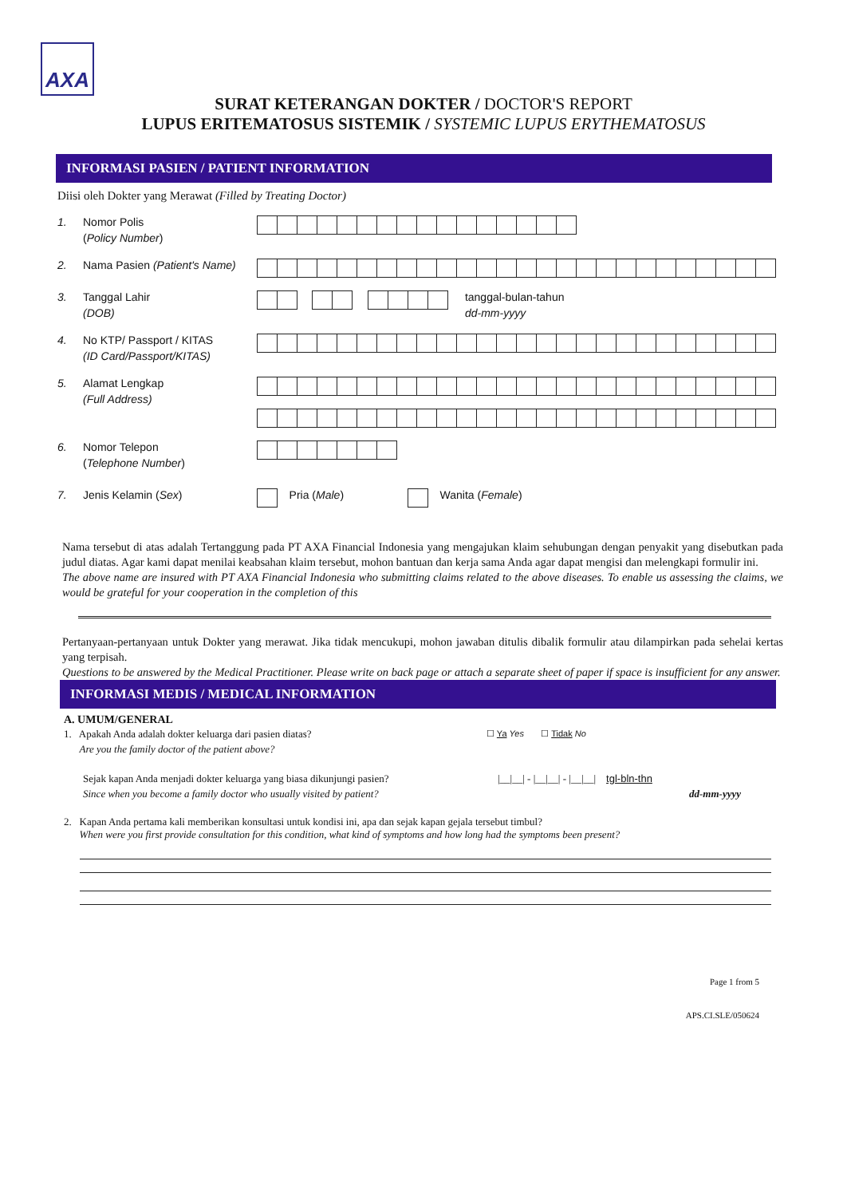AXA
SURAT KETERANGAN DOKTER / DOCTOR'S REPORT
LUPUS ERITEMATOSUS SISTEMIK / SYSTEMIC LUPUS ERYTHEMATOSUS
INFORMASI PASIEN / PATIENT INFORMATION
Diisi oleh Dokter yang Merawat (Filled by Treating Doctor)
1. Nomor Polis
(Policy Number)
2. Nama Pasien (Patient's Name)
3. Tanggal Lahir
(DOB)
tanggal-bulan-tahun
dd-mm-yyyy
4. No KTP/ Passport / KITAS
(ID Card/Passport/KITAS)
5. Alamat Lengkap
(Full Address)
6. Nomor Telepon
(Telephone Number)
7. Jenis Kelamin (Sex)
Pria (Male)
Wanita (Female)
Nama tersebut di atas adalah Tertanggung pada PT AXA Financial Indonesia yang mengajukan klaim sehubungan dengan penyakit yang disebutkan pada judul diatas. Agar kami dapat menilai keabsahan klaim tersebut, mohon bantuan dan kerja sama Anda agar dapat mengisi dan melengkapi formulir ini.
The above name are insured with PT AXA Financial Indonesia who submitting claims related to the above diseases. To enable us assessing the claims, we would be grateful for your cooperation in the completion of this
Pertanyaan-pertanyaan untuk Dokter yang merawat. Jika tidak mencukupi, mohon jawaban ditulis dibalik formulir atau dilampirkan pada sehelai kertas yang terpisah.
Questions to be answered by the Medical Practitioner. Please write on back page or attach a separate sheet of paper if space is insufficient for any answer.
INFORMASI MEDIS / MEDICAL INFORMATION
A. UMUM/GENERAL
1. Apakah Anda adalah dokter keluarga dari pasien diatas?
Are you the family doctor of the patient above?
☐ Ya Yes ☐ Tidak No
Sejak kapan Anda menjadi dokter keluarga yang biasa dikunjungi pasien?
Since when you become a family doctor who usually visited by patient?
|__|__| - |__|__| - |__|__| tgl-bln-thn
dd-mm-yyyy
2. Kapan Anda pertama kali memberikan konsultasi untuk kondisi ini, apa dan sejak kapan gejala tersebut timbul?
When were you first provide consultation for this condition, what kind of symptoms and how long had the symptoms been present?
Page 1 from 5
APS.CI.SLE/050624